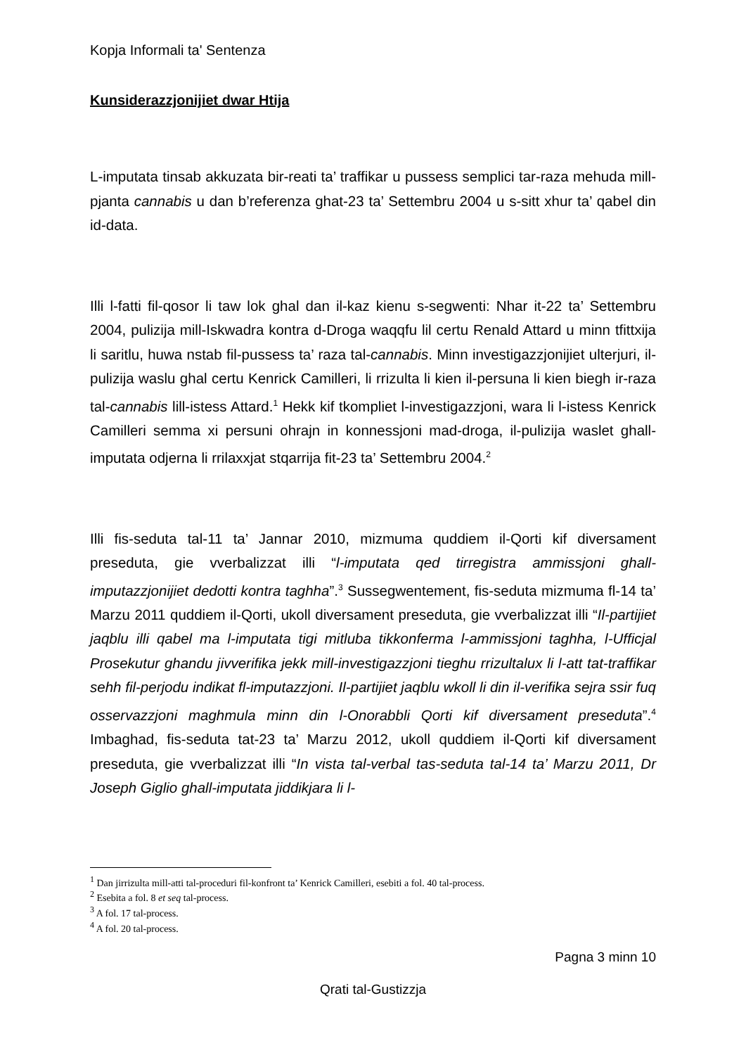Kopja Informali ta' Sentenza
Kunsiderazzjonijiet dwar Htija
L-imputata tinsab akkuzata bir-reati ta’ traffikar u pussess semplici tar-raza mehuda mill-pjanta cannabis u dan b’referenza ghat-23 ta’ Settembru 2004 u s-sitt xhur ta’ qabel din id-data.
Illi l-fatti fil-qosor li taw lok ghal dan il-kaz kienu s-segwenti: Nhar it-22 ta’ Settembru 2004, pulizija mill-Iskwadra kontra d-Droga waqqfu lil certu Renald Attard u minn tfittxija li saritlu, huwa nstab fil-pussess ta’ raza tal-cannabis. Minn investigazzjonijiet ulterjuri, il-pulizija waslu ghal certu Kenrick Camilleri, li rrizulta li kien il-persuna li kien biegh ir-raza tal-cannabis lill-istess Attard.<sup>1</sup> Hekk kif tkompliet l-investigazzjoni, wara li l-istess Kenrick Camilleri semma xi persuni ohrajn in konnessjoni mad-droga, il-pulizija waslet ghall-imputata odjerna li rrilaxxjat stqarrija fit-23 ta’ Settembru 2004.<sup>2</sup>
Illi fis-seduta tal-11 ta’ Jannar 2010, mizmuma quddiem il-Qorti kif diversament preseduta, gie vverbalizzat illi “l-imputata qed tirregistra ammissjoni ghall-imputazzjonijiet dedotti kontra taghha”.<sup>3</sup> Sussegwentement, fis-seduta mizmuma fl-14 ta’ Marzu 2011 quddiem il-Qorti, ukoll diversament preseduta, gie vverbalizzat illi “Il-partijiet jaqblu illi qabel ma l-imputata tigi mitluba tikkonferma l-ammissjoni taghha, l-Ufficjal Prosekutur ghandu jivverifika jekk mill-investigazzjoni tieghu rrizultalux li l-att tat-traffikar sehh fil-perjodu indikat fl-imputazzjoni. Il-partijiet jaqblu wkoll li din il-verifika sejra ssir fuq osservazzjoni maghmula minn din l-Onorabbli Qorti kif diversament preseduta”.<sup>4</sup> Imbaghad, fis-seduta tat-23 ta’ Marzu 2012, ukoll quddiem il-Qorti kif diversament preseduta, gie vverbalizzat illi “In vista tal-verbal tas-seduta tal-14 ta’ Marzu 2011, Dr Joseph Giglio ghall-imputata jiddikjara li l-
<sup>1</sup> Dan jirrizulta mill-atti tal-proceduri fil-konfront ta’ Kenrick Camilleri, esebiti a fol. 40 tal-process.
<sup>2</sup> Esebita a fol. 8 et seq tal-process.
<sup>3</sup> A fol. 17 tal-process.
<sup>4</sup> A fol. 20 tal-process.
Pagna 3 minn 10
Qrati tal-Gustizzja